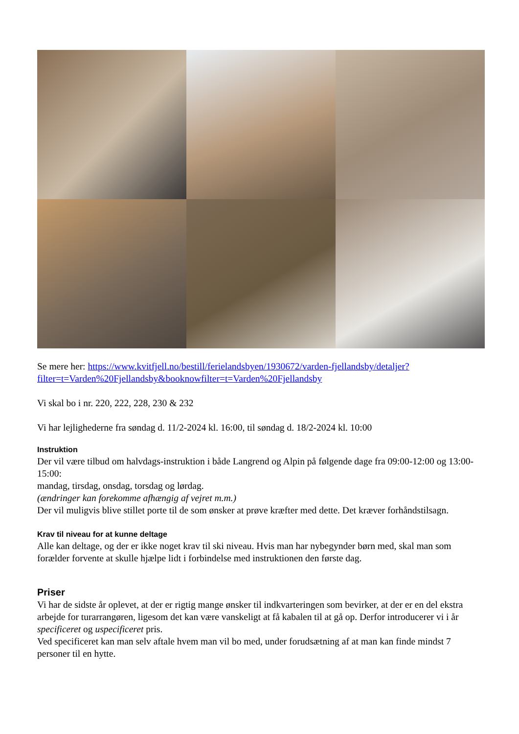Se mere her: https://www.kvitfjell.no/bestill/ferielandsbyen/1930672/varden-fjellandsby/detaljer?filter=t=Varden%20Fjellandsby&booknowfilter=t=Varden%20Fjellandsby
Vi skal bo i nr. 220, 222, 228, 230 & 232
Vi har lejlighederne fra søndag d. 11/2-2024 kl. 16:00, til søndag d. 18/2-2024 kl. 10:00
Instruktion
Der vil være tilbud om halvdags-instruktion i både Langrend og Alpin på følgende dage fra 09:00-12:00 og 13:00-15:00:
mandag, tirsdag, onsdag, torsdag og lørdag.
(ændringer kan forekomme afhængig af vejret m.m.)
Der vil muligvis blive stillet porte til de som ønsker at prøve kræfter med dette. Det kræver forhåndstilsagn.
Krav til niveau for at kunne deltage
Alle kan deltage, og der er ikke noget krav til ski niveau. Hvis man har nybegynder børn med, skal man som forælder forvente at skulle hjælpe lidt i forbindelse med instruktionen den første dag.
Priser
Vi har de sidste år oplevet, at der er rigtig mange ønsker til indkvarteringen som bevirker, at der er en del ekstra arbejde for turarrangøren, ligesom det kan være vanskeligt at få kabalen til at gå op. Derfor introducerer vi i år specificeret og uspecificeret pris.
Ved specificeret kan man selv aftale hvem man vil bo med, under forudsætning af at man kan finde mindst 7 personer til en hytte.